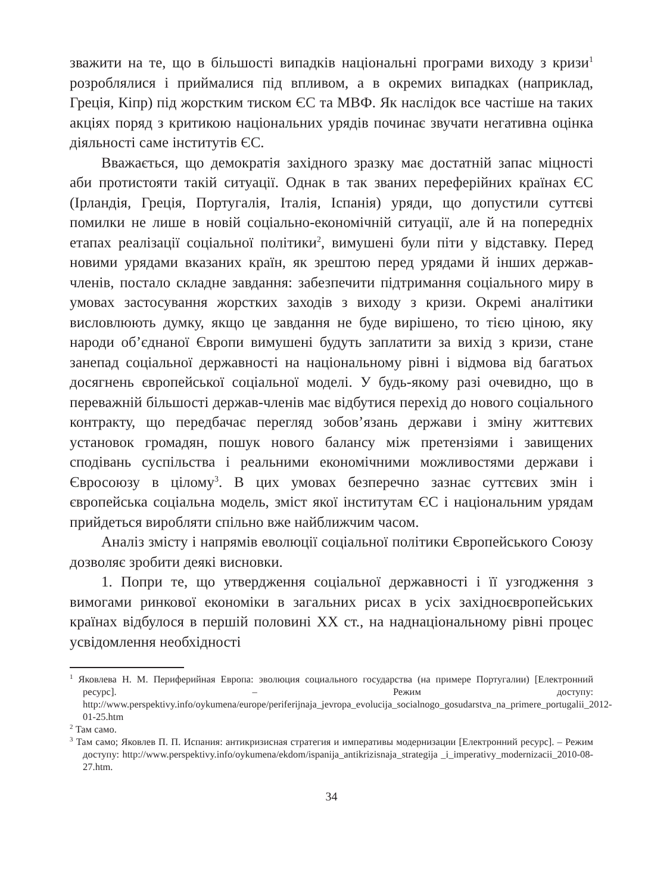зважити на те, що в більшості випадків національні програми виходу з кризи<sup>1</sup> розроблялися і приймалися під впливом, а в окремих випадках (наприклад, Греція, Кіпр) під жорстким тиском ЄС та МВФ. Як наслідок все частіше на таких акціях поряд з критикою національних урядів починає звучати негативна оцінка діяльності саме інститутів ЄС.
Вважається, що демократія західного зразку має достатній запас міцності аби протистояти такій ситуації. Однак в так званих переферійних країнах ЄС (Ірландія, Греція, Португалія, Італія, Іспанія) уряди, що допустили суттєві помилки не лише в новій соціально-економічній ситуації, але й на попередніх етапах реалізації соціальної політики<sup>2</sup>, вимушені були піти у відставку. Перед новими урядами вказаних країн, як зрештою перед урядами й інших держав-членів, постало складне завдання: забезпечити підтримання соціального миру в умовах застосування жорстких заходів з виходу з кризи. Окремі аналітики висловлюють думку, якщо це завдання не буде вирішено, то тією ціною, яку народи об’єднаної Європи вимушені будуть заплатити за вихід з кризи, стане занепад соціальної державності на національному рівні і відмова від багатьох досягнень європейської соціальної моделі. У будь-якому разі очевидно, що в переважній більшості держав-членів має відбутися перехід до нового соціального контракту, що передбачає перегляд зобов’язань держави і зміну життєвих установок громадян, пошук нового балансу між претензіями і завищених сподівань суспільства і реальними економічними можливостями держави і Євросоюзу в цілому<sup>3</sup>. В цих умовах безперечно зазнає суттєвих змін і європейська соціальна модель, зміст якої інститутам ЄС і національним урядам прийдеться виробляти спільно вже найближчим часом.
Аналіз змісту і напрямів еволюції соціальної політики Європейського Союзу дозволяє зробити деякі висновки.
1. Попри те, що утвердження соціальної державності і її узгодження з вимогами ринкової економіки в загальних рисах в усіх західноєвропейських країнах відбулося в першій половині ХХ ст., на наднаціональному рівні процес усвідомлення необхідності
<sup>1</sup> Яковлева Н. М. Периферийная Европа: эволюция социального государства (на примере Португалии) [Електронний ресурс]. – Режим доступу: http://www.perspektivy.info/oykumena/europe/periferijnaja_jevropa_evolucija_socialnogo_gosudarstva_na_primere_portugalii_2012-01-25.htm
<sup>2</sup> Там само.
<sup>3</sup> Там само; Яковлев П. П. Испания: антикризисная стратегия и императивы модернизации [Електронний ресурс]. – Режим доступу: http://www.perspektivy.info/oykumena/ekdom/ispanija_antikrizisnaja_strategija _i_imperativy_modernizacii_2010-08-27.htm.
34